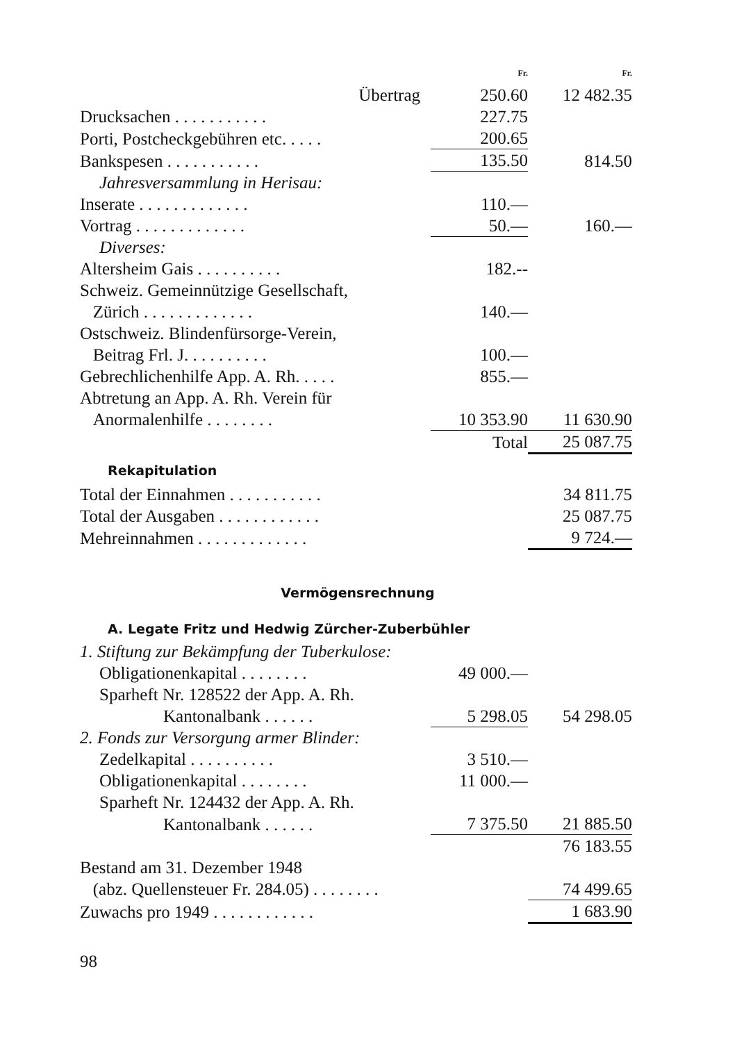| | Fr. | Fr. |
| Übertrag | 250.60 | 12 482.35 |
| Drucksachen . . . . . . . . . . . | 227.75 | |
| Porti, Postcheckgebühren etc. . . . . | 200.65 | |
| Bankspesen . . . . . . . . . . . | 135.50 | 814.50 |
| Jahresversammlung in Herisau: | | |
| Inserate . . . . . . . . . . . . . | 110.— | |
| Vortrag . . . . . . . . . . . . . | 50.— | 160.— |
| Diverses: | | |
| Altersheim Gais . . . . . . . . . . | 182.-- | |
| Schweiz. Gemeinnützige Gesellschaft, Zürich . . . . . . . . . . . . . | 140.— | |
| Ostschweiz. Blindenfürsorge-Verein, Beitrag Frl. J. . . . . . . . . . | 100.— | |
| Gebrechlichenhilfe App. A. Rh. . . . . | 855.— | |
| Abtretung an App. A. Rh. Verein für Anormalenhilfe . . . . . . . . | 10 353.90 | 11 630.90 |
| | Total | 25 087.75 |
Rekapitulation
| Total der Einnahmen . . . . . . . . . . . | 34 811.75 |
| Total der Ausgaben . . . . . . . . . . . . | 25 087.75 |
| Mehreinnahmen . . . . . . . . . . . . . | 9 724.— |
Vermögensrechnung
A. Legate Fritz und Hedwig Zürcher-Zuberbühler
| 1. Stiftung zur Bekämpfung der Tuberkulose: | | |
| Obligationenkapital . . . . . . . . | 49 000.— | |
| Sparheft Nr. 128522 der App. A. Rh. | | |
| Kantonalbank . . . . . . | 5 298.05 | 54 298.05 |
| 2. Fonds zur Versorgung armer Blinder: | | |
| Zedelkapital . . . . . . . . . . | 3 510.— | |
| Obligationenkapital . . . . . . . . | 11 000.— | |
| Sparheft Nr. 124432 der App. A. Rh. | | |
| Kantonalbank . . . . . . | 7 375.50 | 21 885.50 |
| | | 76 183.55 |
| Bestand am 31. Dezember 1948 (abz. Quellensteuer Fr. 284.05) . . . . . . . . | | 74 499.65 |
| Zuwachs pro 1949 . . . . . . . . . . . . | | 1 683.90 |
98